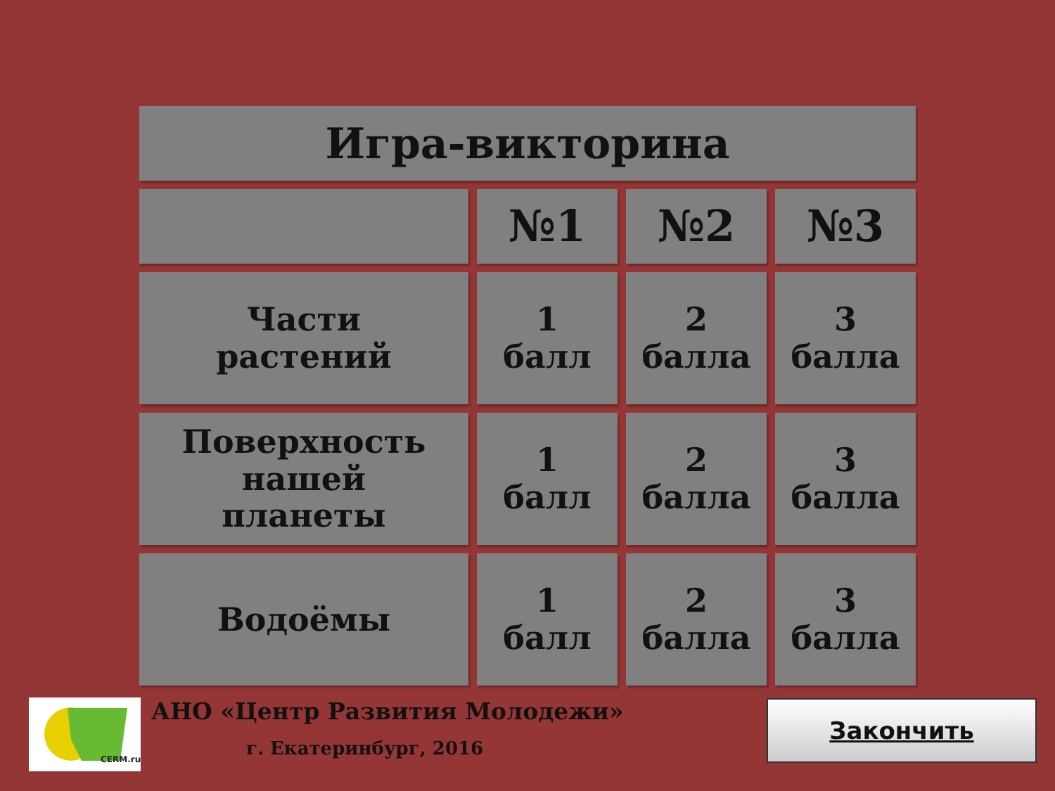Игра-викторина
| | №1 | №2 | №3 |
| Части растений | 1 балл | 2 балла | 3 балла |
| Поверхность нашей планеты | 1 балл | 2 балла | 3 балла |
| Водоёмы | 1 балл | 2 балла | 3 балла |
CERM.ru
АНО «Центр Развития Молодежи»
г. Екатеринбург, 2016
Закончить